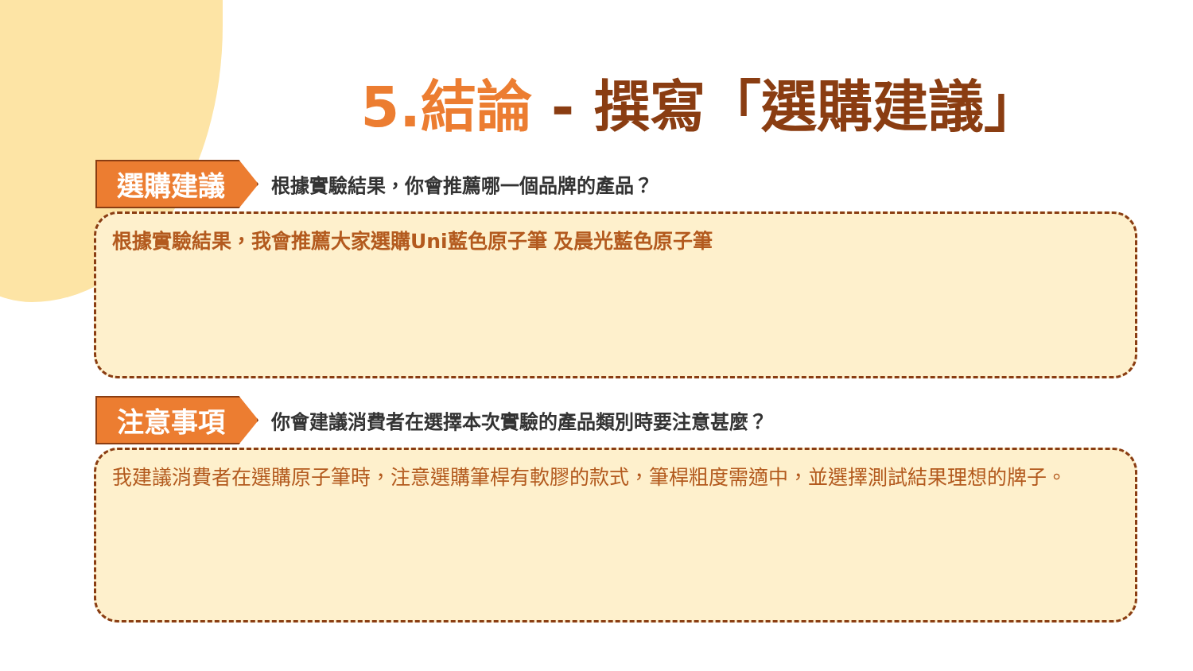5.結論 - 撰寫「選購建議」
選購建議
根據實驗結果，你會推薦哪一個品牌的產品？
根據實驗結果，我會推薦大家選購Uni藍色原子筆 及晨光藍色原子筆
注意事項
你會建議消費者在選擇本次實驗的產品類別時要注意甚麼？
我建議消費者在選購原子筆時，注意選購筆桿有軟膠的款式，筆桿粗度需適中，並選擇測試結果理想的牌子。